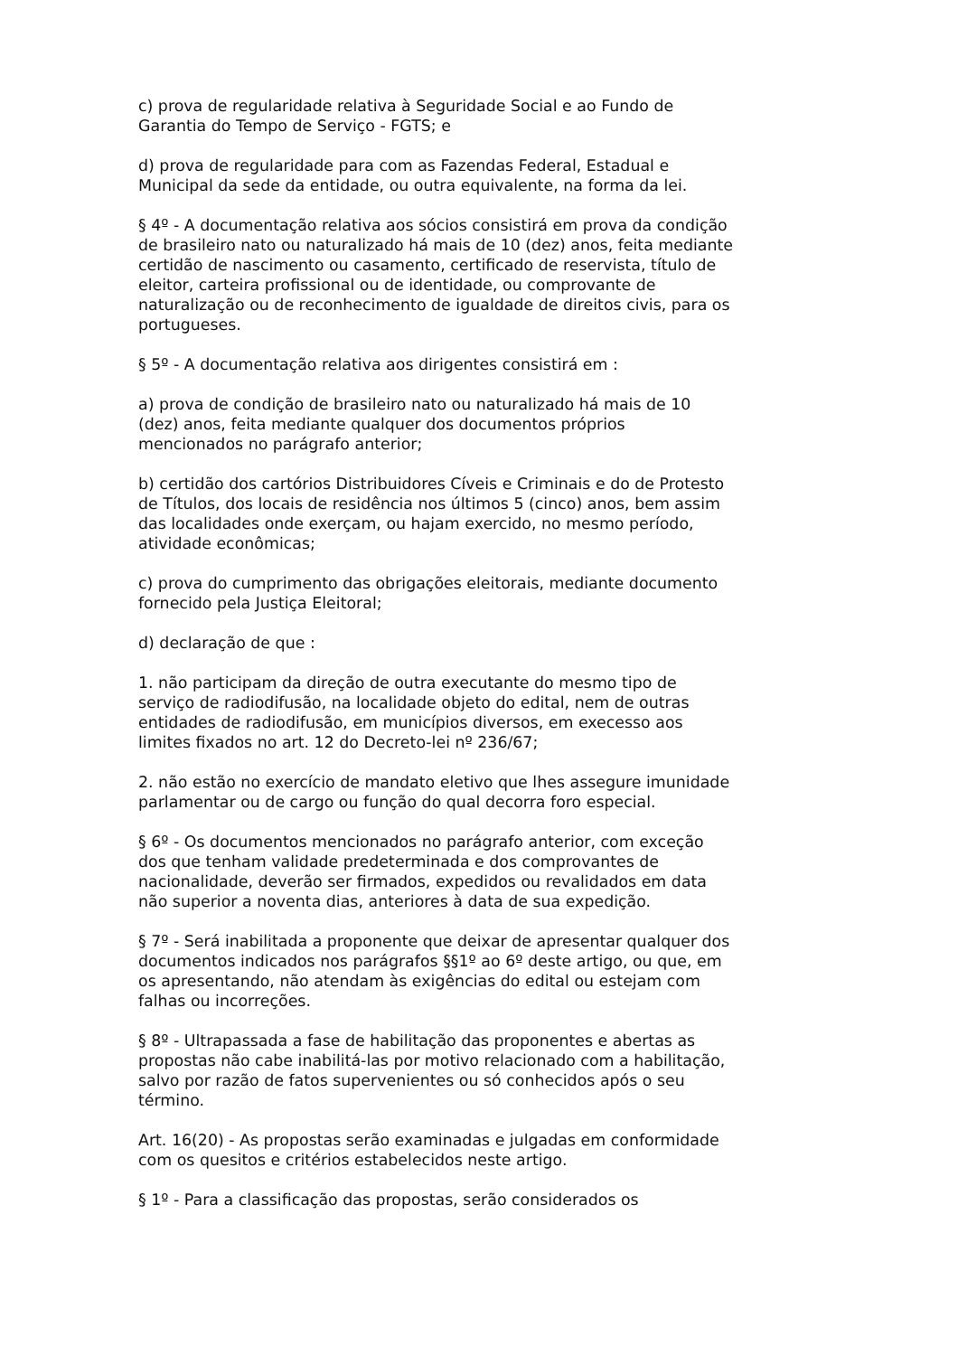c) prova de regularidade relativa à Seguridade Social e ao Fundo de Garantia do Tempo de Serviço - FGTS; e
d) prova de regularidade para com as Fazendas Federal, Estadual e Municipal da sede da entidade, ou outra equivalente, na forma da lei.
§ 4º - A documentação relativa aos sócios consistirá em prova da condição de brasileiro nato ou naturalizado há mais de 10 (dez) anos, feita mediante certidão de nascimento ou casamento, certificado de reservista, título de eleitor, carteira profissional ou de identidade, ou comprovante de naturalização ou de reconhecimento de igualdade de direitos civis, para os portugueses.
§ 5º - A documentação relativa aos dirigentes consistirá em :
a) prova de condição de brasileiro nato ou naturalizado há mais de 10 (dez) anos, feita mediante qualquer dos documentos próprios mencionados no parágrafo anterior;
b) certidão dos cartórios Distribuidores Cíveis e Criminais e do de Protesto de Títulos, dos locais de residência nos últimos 5 (cinco) anos, bem assim das localidades onde exerçam, ou hajam exercido, no mesmo período, atividade econômicas;
c) prova do cumprimento das obrigações eleitorais, mediante documento fornecido pela Justiça Eleitoral;
d) declaração de que :
1. não participam da direção de outra executante do mesmo tipo de serviço de radiodifusão, na localidade objeto do edital, nem de outras entidades de radiodifusão, em municípios diversos, em execesso aos limites fixados no art. 12 do Decreto-lei nº 236/67;
2. não estão no exercício de mandato eletivo que lhes assegure imunidade parlamentar ou de cargo ou função do qual decorra foro especial.
§ 6º - Os documentos mencionados no parágrafo anterior, com exceção dos que tenham validade predeterminada e dos comprovantes de nacionalidade, deverão ser firmados, expedidos ou revalidados em data não superior a noventa dias, anteriores à data de sua expedição.
§ 7º - Será inabilitada a proponente que deixar de apresentar qualquer dos documentos indicados nos parágrafos §§1º ao 6º deste artigo, ou que, em os apresentando, não atendam às exigências do edital ou estejam com falhas ou incorreções.
§ 8º - Ultrapassada a fase de habilitação das proponentes e abertas as propostas não cabe inabilitá-las por motivo relacionado com a habilitação, salvo por razão de fatos supervenientes ou só conhecidos após o seu término.
Art. 16(20) - As propostas serão examinadas e julgadas em conformidade com os quesitos e critérios estabelecidos neste artigo.
§ 1º - Para a classificação das propostas, serão considerados os